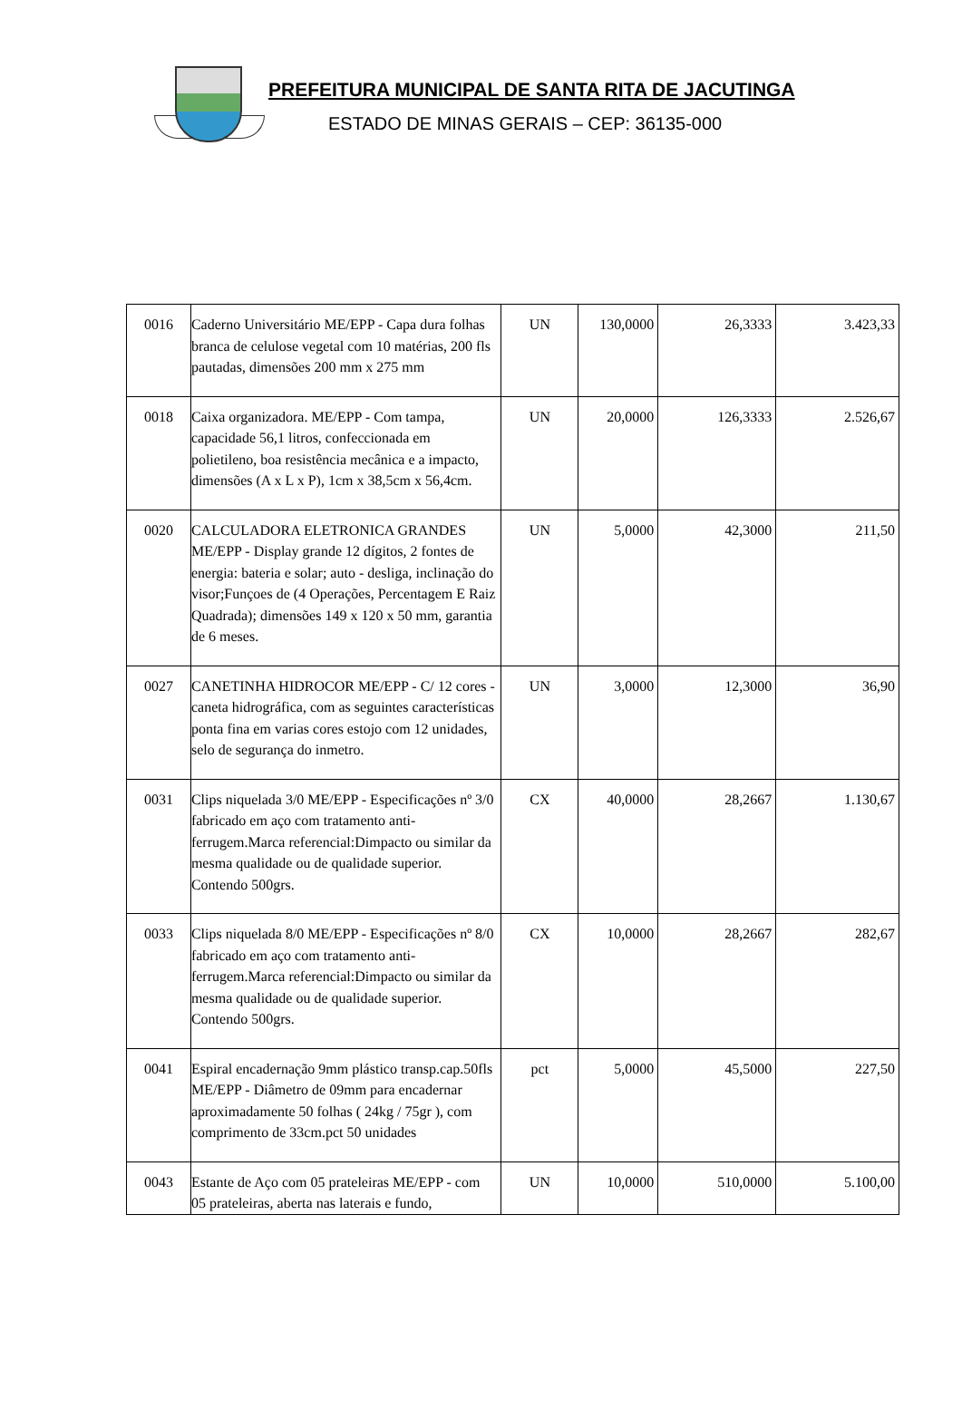PREFEITURA MUNICIPAL DE SANTA RITA DE JACUTINGA
ESTADO DE MINAS GERAIS – CEP: 36135-000
| 0016 | Caderno Universitário ME/EPP - Capa dura folhas branca de celulose vegetal com 10 matérias, 200 fls pautadas, dimensões 200 mm x 275 mm | UN | 130,0000 | 26,3333 | 3.423,33 |
| 0018 | Caixa organizadora. ME/EPP - Com tampa, capacidade 56,1 litros, confeccionada em polietileno, boa resistência mecânica e a impacto, dimensões (A x L x P), 1cm x 38,5cm x 56,4cm. | UN | 20,0000 | 126,3333 | 2.526,67 |
| 0020 | CALCULADORA ELETRONICA GRANDES ME/EPP - Display grande 12 dígitos, 2 fontes de energia: bateria e solar; auto - desliga, inclinação do visor;Funçoes de (4 Operações, Percentagem E Raiz Quadrada); dimensões 149 x 120 x 50 mm, garantia de 6 meses. | UN | 5,0000 | 42,3000 | 211,50 |
| 0027 | CANETINHA HIDROCOR ME/EPP - C/ 12 cores - caneta hidrográfica, com as seguintes características ponta fina em varias cores estojo com 12 unidades, selo de segurança do inmetro. | UN | 3,0000 | 12,3000 | 36,90 |
| 0031 | Clips niquelada 3/0 ME/EPP - Especificações nº 3/0 fabricado em aço com tratamento anti-ferrugem.Marca referencial:Dimpacto ou similar da mesma qualidade ou de qualidade superior. Contendo 500grs. | CX | 40,0000 | 28,2667 | 1.130,67 |
| 0033 | Clips niquelada 8/0 ME/EPP - Especificações nº 8/0 fabricado em aço com tratamento anti-ferrugem.Marca referencial:Dimpacto ou similar da mesma qualidade ou de qualidade superior. Contendo 500grs. | CX | 10,0000 | 28,2667 | 282,67 |
| 0041 | Espiral encadernação 9mm plástico transp.cap.50fls ME/EPP - Diâmetro de 09mm para encadernar aproximadamente 50 folhas ( 24kg / 75gr ), com comprimento de 33cm.pct 50 unidades | pct | 5,0000 | 45,5000 | 227,50 |
| 0043 | Estante de Aço com 05 prateleiras ME/EPP - com 05 prateleiras, aberta nas laterais e fundo, | UN | 10,0000 | 510,0000 | 5.100,00 |